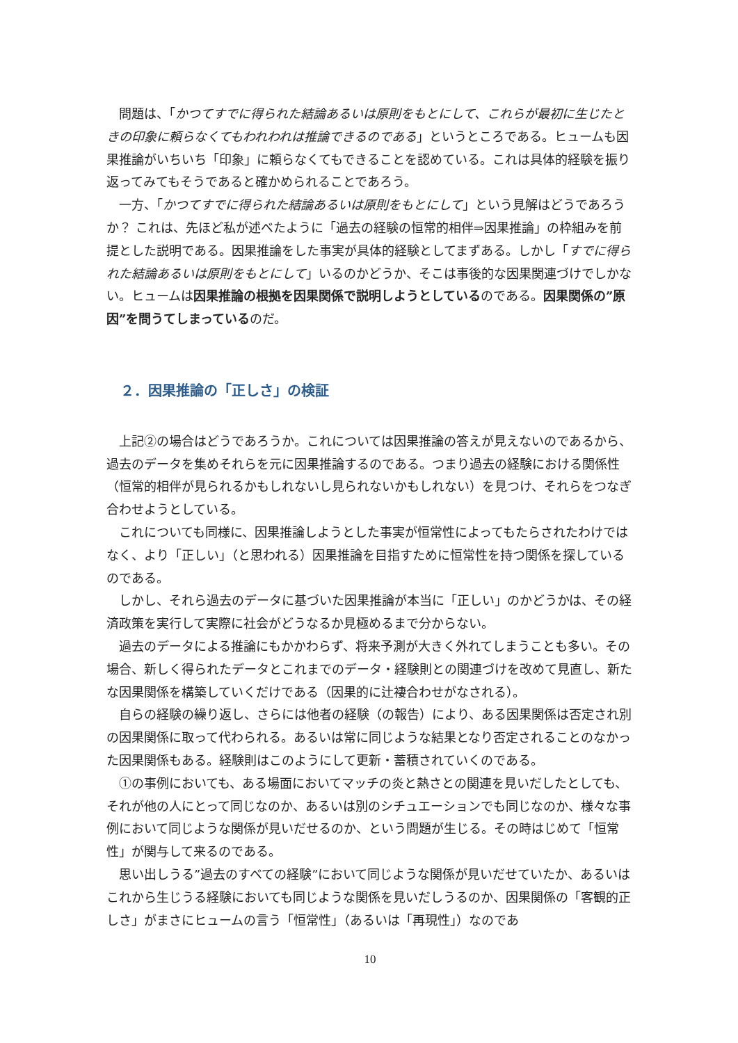問題は、「かつてすでに得られた結論あるいは原則をもとにして、これらが最初に生じたときの印象に頼らなくてもわれわれは推論できるのである」というところである。ヒュームも因果推論がいちいち「印象」に頼らなくてもできることを認めている。これは具体的経験を振り返ってみてもそうであると確かめられることであろう。
一方、「かつてすでに得られた結論あるいは原則をもとにして」という見解はどうであろうか？ これは、先ほど私が述べたように「過去の経験の恒常的相伴⇒因果推論」の枠組みを前提とした説明である。因果推論をした事実が具体的経験としてまずある。しかし「すでに得られた結論あるいは原則をもとにして」いるのかどうか、そこは事後的な因果関連づけでしかない。ヒュームは因果推論の根拠を因果関係で説明しようとしているのである。因果関係の”原因”を問うてしまっているのだ。
２．因果推論の「正しさ」の検証
上記②の場合はどうであろうか。これについては因果推論の答えが見えないのであるから、過去のデータを集めそれらを元に因果推論するのである。つまり過去の経験における関係性（恒常的相伴が見られるかもしれないし見られないかもしれない）を見つけ、それらをつなぎ合わせようとしている。
これについても同様に、因果推論しようとした事実が恒常性によってもたらされたわけではなく、より「正しい」（と思われる）因果推論を目指すために恒常性を持つ関係を探しているのである。
しかし、それら過去のデータに基づいた因果推論が本当に「正しい」のかどうかは、その経済政策を実行して実際に社会がどうなるか見極めるまで分からない。
過去のデータによる推論にもかかわらず、将来予測が大きく外れてしまうことも多い。その場合、新しく得られたデータとこれまでのデータ・経験則との関連づけを改めて見直し、新たな因果関係を構築していくだけである（因果的に辻褄合わせがなされる）。
自らの経験の繰り返し、さらには他者の経験（の報告）により、ある因果関係は否定され別の因果関係に取って代わられる。あるいは常に同じような結果となり否定されることのなかった因果関係もある。経験則はこのようにして更新・蓄積されていくのである。
①の事例においても、ある場面においてマッチの炎と熱さとの関連を見いだしたとしても、それが他の人にとって同じなのか、あるいは別のシチュエーションでも同じなのか、様々な事例において同じような関係が見いだせるのか、という問題が生じる。その時はじめて「恒常性」が関与して来るのである。
思い出しうる”過去のすべての経験”において同じような関係が見いだせていたか、あるいはこれから生じうる経験においても同じような関係を見いだしうるのか、因果関係の「客観的正しさ」がまさにヒュームの言う「恒常性」（あるいは「再現性」）なのであ
10